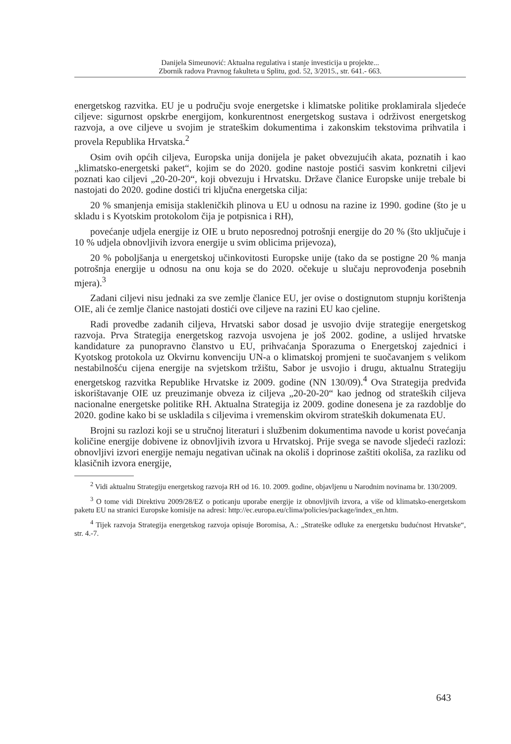Danijela Simeunović: Aktualna regulativa i stanje investicija u projekte...
Zbornik radova Pravnog fakulteta u Splitu, god. 52, 3/2015., str. 641.- 663.
energetskog razvitka. EU je u području svoje energetske i klimatske politike proklamirala sljedeće ciljeve: sigurnost opskrbe energijom, konkurentnost energetskog sustava i održivost energetskog razvoja, a ove ciljeve u svojim je strateškim dokumentima i zakonskim tekstovima prihvatila i provela Republika Hrvatska.<sup>2</sup>
Osim ovih općih ciljeva, Europska unija donijela je paket obvezujućih akata, poznatih i kao „klimatsko-energetski paket“, kojim se do 2020. godine nastoje postići sasvim konkretni ciljevi poznati kao ciljevi „20-20-20“, koji obvezuju i Hrvatsku. Države članice Europske unije trebale bi nastojati do 2020. godine dostići tri ključna energetska cilja:
20 % smanjenja emisija stakleničkih plinova u EU u odnosu na razine iz 1990. godine (što je u skladu i s Kyotskim protokolom čija je potpisnica i RH),
povećanje udjela energije iz OIE u bruto neposrednoj potrošnji energije do 20 % (što uključuje i 10 % udjela obnovljivih izvora energije u svim oblicima prijevoza),
20 % poboljšanja u energetskoj učinkovitosti Europske unije (tako da se postigne 20 % manja potrošnja energije u odnosu na onu koja se do 2020. očekuje u slučaju neprovođenja posebnih mjera).<sup>3</sup>
Zadani ciljevi nisu jednaki za sve zemlje članice EU, jer ovise o dostignutom stupnju korištenja OIE, ali će zemlje članice nastojati dostići ove ciljeve na razini EU kao cjeline.
Radi provedbe zadanih ciljeva, Hrvatski sabor dosad je usvojio dvije strategije energetskog razvoja. Prva Strategija energetskog razvoja usvojena je još 2002. godine, a uslijed hrvatske kandidature za punopravno članstvo u EU, prihvaćanja Sporazuma o Energetskoj zajednici i Kyotskog protokola uz Okvirnu konvenciju UN-a o klimatskoj promjeni te suočavanjem s velikom nestabilnošću cijena energije na svjetskom tržištu, Sabor je usvojio i drugu, aktualnu Strategiju energetskog razvitka Republike Hrvatske iz 2009. godine (NN 130/09).<sup>4</sup> Ova Strategija predviđa iskorištavanje OIE uz preuzimanje obveza iz ciljeva „20-20-20“ kao jednog od strateških ciljeva nacionalne energetske politike RH. Aktualna Strategija iz 2009. godine donesena je za razdoblje do 2020. godine kako bi se uskladila s ciljevima i vremenskim okvirom strateških dokumenata EU.
Brojni su razlozi koji se u stručnoj literaturi i službenim dokumentima navode u korist povećanja količine energije dobivene iz obnovljivih izvora u Hrvatskoj. Prije svega se navode sljedeći razlozi: obnovljivi izvori energije nemaju negativan učinak na okoliš i doprinose zaštiti okoliša, za razliku od klasičnih izvora energije,
<sup>2</sup> Vidi aktualnu Strategiju energetskog razvoja RH od 16. 10. 2009. godine, objavljenu u Narodnim novinama br. 130/2009.
<sup>3</sup> O tome vidi Direktivu 2009/28/EZ o poticanju uporabe energije iz obnovljivih izvora, a više od klimatsko-energetskom paketu EU na stranici Europske komisije na adresi: http://ec.europa.eu/clima/policies/package/index_en.htm.
<sup>4</sup> Tijek razvoja Strategija energetskog razvoja opisuje Boromisa, A.: „Strateške odluke za energetsku budućnost Hrvatske“, str. 4.-7.
643